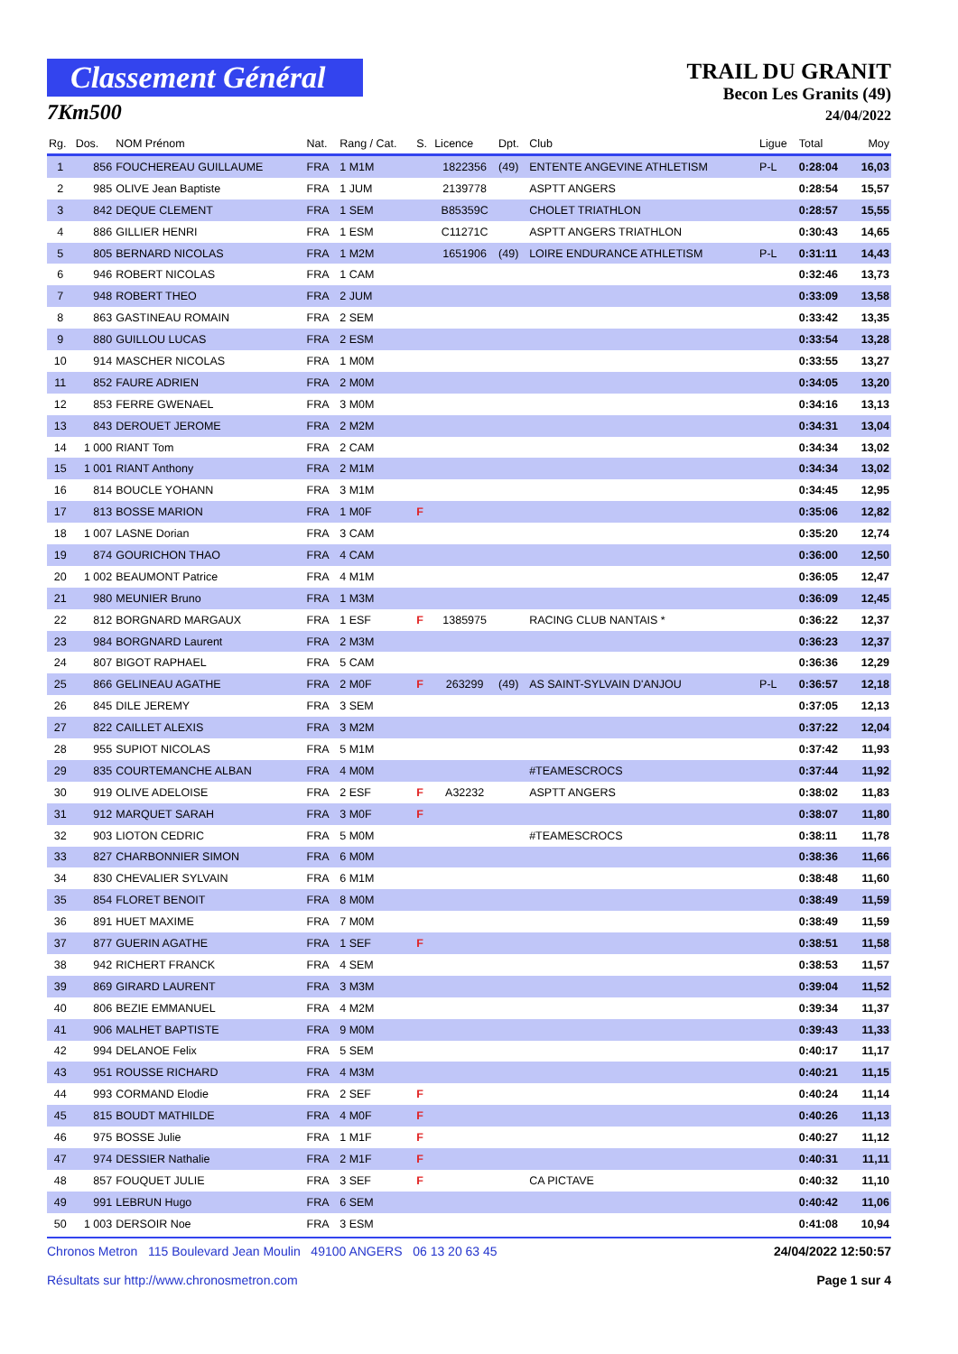Classement Général
7Km500
TRAIL DU GRANIT
Becon Les Granits (49)
24/04/2022
| Rg. | Dos. | NOM Prénom | Nat. | Rang / Cat. | S. | Licence | Dpt. | Club | Ligue | Total | Moy |
| --- | --- | --- | --- | --- | --- | --- | --- | --- | --- | --- | --- |
| 1 | 856 | FOUCHEREAU GUILLAUME | FRA | 1 M1M | | 1822356 | (49) | ENTENTE ANGEVINE ATHLETISM | P-L | 0:28:04 | 16,03 |
| 2 | 985 | OLIVE Jean Baptiste | FRA | 1 JUM | | 2139778 | | ASPTT ANGERS | | 0:28:54 | 15,57 |
| 3 | 842 | DEQUE CLEMENT | FRA | 1 SEM | | B85359C | | CHOLET TRIATHLON | | 0:28:57 | 15,55 |
| 4 | 886 | GILLIER HENRI | FRA | 1 ESM | | C11271C | | ASPTT ANGERS TRIATHLON | | 0:30:43 | 14,65 |
| 5 | 805 | BERNARD NICOLAS | FRA | 1 M2M | | 1651906 | (49) | LOIRE ENDURANCE ATHLETISM | P-L | 0:31:11 | 14,43 |
| 6 | 946 | ROBERT NICOLAS | FRA | 1 CAM | | | | | | 0:32:46 | 13,73 |
| 7 | 948 | ROBERT THEO | FRA | 2 JUM | | | | | | 0:33:09 | 13,58 |
| 8 | 863 | GASTINEAU ROMAIN | FRA | 2 SEM | | | | | | 0:33:42 | 13,35 |
| 9 | 880 | GUILLOU LUCAS | FRA | 2 ESM | | | | | | 0:33:54 | 13,28 |
| 10 | 914 | MASCHER NICOLAS | FRA | 1 M0M | | | | | | 0:33:55 | 13,27 |
| 11 | 852 | FAURE ADRIEN | FRA | 2 M0M | | | | | | 0:34:05 | 13,20 |
| 12 | 853 | FERRE GWENAEL | FRA | 3 M0M | | | | | | 0:34:16 | 13,13 |
| 13 | 843 | DEROUET JEROME | FRA | 2 M2M | | | | | | 0:34:31 | 13,04 |
| 14 | 1 000 | RIANT Tom | FRA | 2 CAM | | | | | | 0:34:34 | 13,02 |
| 15 | 1 001 | RIANT Anthony | FRA | 2 M1M | | | | | | 0:34:34 | 13,02 |
| 16 | 814 | BOUCLE YOHANN | FRA | 3 M1M | | | | | | 0:34:45 | 12,95 |
| 17 | 813 | BOSSE MARION | FRA | 1 M0F | F | | | | | 0:35:06 | 12,82 |
| 18 | 1 007 | LASNE Dorian | FRA | 3 CAM | | | | | | 0:35:20 | 12,74 |
| 19 | 874 | GOURICHON THAO | FRA | 4 CAM | | | | | | 0:36:00 | 12,50 |
| 20 | 1 002 | BEAUMONT Patrice | FRA | 4 M1M | | | | | | 0:36:05 | 12,47 |
| 21 | 980 | MEUNIER Bruno | FRA | 1 M3M | | | | | | 0:36:09 | 12,45 |
| 22 | 812 | BORGNARD MARGAUX | FRA | 1 ESF | F | 1385975 | | RACING CLUB NANTAIS * | | 0:36:22 | 12,37 |
| 23 | 984 | BORGNARD Laurent | FRA | 2 M3M | | | | | | 0:36:23 | 12,37 |
| 24 | 807 | BIGOT RAPHAEL | FRA | 5 CAM | | | | | | 0:36:36 | 12,29 |
| 25 | 866 | GELINEAU AGATHE | FRA | 2 M0F | F | 263299 | (49) | AS SAINT-SYLVAIN D'ANJOU | P-L | 0:36:57 | 12,18 |
| 26 | 845 | DILE JEREMY | FRA | 3 SEM | | | | | | 0:37:05 | 12,13 |
| 27 | 822 | CAILLET ALEXIS | FRA | 3 M2M | | | | | | 0:37:22 | 12,04 |
| 28 | 955 | SUPIOT NICOLAS | FRA | 5 M1M | | | | | | 0:37:42 | 11,93 |
| 29 | 835 | COURTEMANCHE ALBAN | FRA | 4 M0M | | | | #TEAMESCROCS | | 0:37:44 | 11,92 |
| 30 | 919 | OLIVE ADELOISE | FRA | 2 ESF | F | A32232 | | ASPTT ANGERS | | 0:38:02 | 11,83 |
| 31 | 912 | MARQUET SARAH | FRA | 3 M0F | F | | | | | 0:38:07 | 11,80 |
| 32 | 903 | LIOTON CEDRIC | FRA | 5 M0M | | | | #TEAMESCROCS | | 0:38:11 | 11,78 |
| 33 | 827 | CHARBONNIER SIMON | FRA | 6 M0M | | | | | | 0:38:36 | 11,66 |
| 34 | 830 | CHEVALIER SYLVAIN | FRA | 6 M1M | | | | | | 0:38:48 | 11,60 |
| 35 | 854 | FLORET BENOIT | FRA | 8 M0M | | | | | | 0:38:49 | 11,59 |
| 36 | 891 | HUET MAXIME | FRA | 7 M0M | | | | | | 0:38:49 | 11,59 |
| 37 | 877 | GUERIN AGATHE | FRA | 1 SEF | F | | | | | 0:38:51 | 11,58 |
| 38 | 942 | RICHERT FRANCK | FRA | 4 SEM | | | | | | 0:38:53 | 11,57 |
| 39 | 869 | GIRARD LAURENT | FRA | 3 M3M | | | | | | 0:39:04 | 11,52 |
| 40 | 806 | BEZIE EMMANUEL | FRA | 4 M2M | | | | | | 0:39:34 | 11,37 |
| 41 | 906 | MALHET BAPTISTE | FRA | 9 M0M | | | | | | 0:39:43 | 11,33 |
| 42 | 994 | DELANOE Felix | FRA | 5 SEM | | | | | | 0:40:17 | 11,17 |
| 43 | 951 | ROUSSE RICHARD | FRA | 4 M3M | | | | | | 0:40:21 | 11,15 |
| 44 | 993 | CORMAND Elodie | FRA | 2 SEF | F | | | | | 0:40:24 | 11,14 |
| 45 | 815 | BOUDT MATHILDE | FRA | 4 M0F | F | | | | | 0:40:26 | 11,13 |
| 46 | 975 | BOSSE Julie | FRA | 1 M1F | F | | | | | 0:40:27 | 11,12 |
| 47 | 974 | DESSIER Nathalie | FRA | 2 M1F | F | | | | | 0:40:31 | 11,11 |
| 48 | 857 | FOUQUET JULIE | FRA | 3 SEF | F | | | CA PICTAVE | | 0:40:32 | 11,10 |
| 49 | 991 | LEBRUN Hugo | FRA | 6 SEM | | | | | | 0:40:42 | 11,06 |
| 50 | 1 003 | DERSOIR Noe | FRA | 3 ESM | | | | | | 0:41:08 | 10,94 |
Chronos Metron 115 Boulevard Jean Moulin 49100 ANGERS 06 13 20 63 45
Résultats sur http://www.chronosmetron.com
24/04/2022 12:50:57
Page 1 sur 4